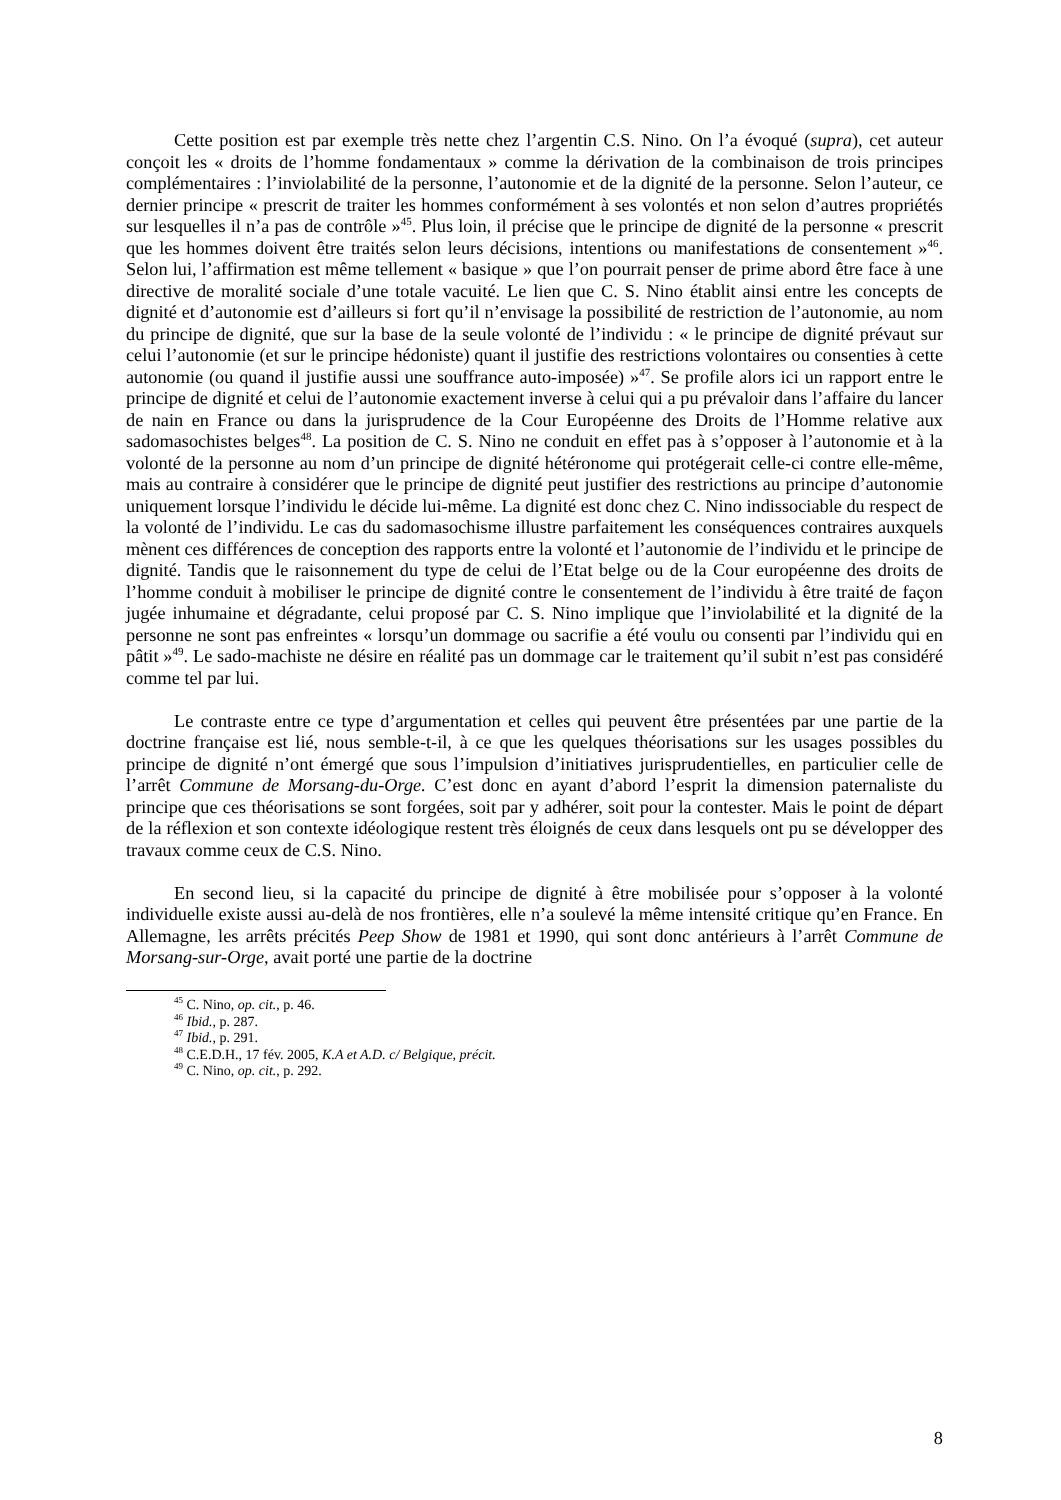Cette position est par exemple très nette chez l’argentin C.S. Nino. On l’a évoqué (supra), cet auteur conçoit les « droits de l’homme fondamentaux » comme la dérivation de la combinaison de trois principes complémentaires : l’inviolabilité de la personne, l’autonomie et de la dignité de la personne. Selon l’auteur, ce dernier principe « prescrit de traiter les hommes conformément à ses volontés et non selon d’autres propriétés sur lesquelles il n’a pas de contrôle »<sup>45</sup>. Plus loin, il précise que le principe de dignité de la personne « prescrit que les hommes doivent être traités selon leurs décisions, intentions ou manifestations de consentement »<sup>46</sup>. Selon lui, l’affirmation est même tellement « basique » que l’on pourrait penser de prime abord être face à une directive de moralité sociale d’une totale vacuité. Le lien que C. S. Nino établit ainsi entre les concepts de dignité et d’autonomie est d’ailleurs si fort qu’il n’envisage la possibilité de restriction de l’autonomie, au nom du principe de dignité, que sur la base de la seule volonté de l’individu : « le principe de dignité prévaut sur celui l’autonomie (et sur le principe hédoniste) quant il justifie des restrictions volontaires ou consenties à cette autonomie (ou quand il justifie aussi une souffrance auto-imposée) »<sup>47</sup>. Se profile alors ici un rapport entre le principe de dignité et celui de l’autonomie exactement inverse à celui qui a pu prévaloir dans l’affaire du lancer de nain en France ou dans la jurisprudence de la Cour Européenne des Droits de l’Homme relative aux sadomasochistes belges<sup>48</sup>. La position de C. S. Nino ne conduit en effet pas à s’opposer à l’autonomie et à la volonté de la personne au nom d’un principe de dignité hétéronome qui protégerait celle-ci contre elle-même, mais au contraire à considérer que le principe de dignité peut justifier des restrictions au principe d’autonomie uniquement lorsque l’individu le décide lui-même. La dignité est donc chez C. Nino indissociable du respect de la volonté de l’individu. Le cas du sadomasochisme illustre parfaitement les conséquences contraires auxquels mènent ces différences de conception des rapports entre la volonté et l’autonomie de l’individu et le principe de dignité. Tandis que le raisonnement du type de celui de l’Etat belge ou de la Cour européenne des droits de l’homme conduit à mobiliser le principe de dignité contre le consentement de l’individu à être traité de façon jugée inhumaine et dégradante, celui proposé par C. S. Nino implique que l’inviolabilité et la dignité de la personne ne sont pas enfreintes « lorsqu’un dommage ou sacrifie a été voulu ou consenti par l’individu qui en pâtit »<sup>49</sup>. Le sado-machiste ne désire en réalité pas un dommage car le traitement qu’il subit n’est pas considéré comme tel par lui.
Le contraste entre ce type d’argumentation et celles qui peuvent être présentées par une partie de la doctrine française est lié, nous semble-t-il, à ce que les quelques théorisations sur les usages possibles du principe de dignité n’ont émergé que sous l’impulsion d’initiatives jurisprudentielles, en particulier celle de l’arrêt Commune de Morsang-du-Orge. C’est donc en ayant d’abord l’esprit la dimension paternaliste du principe que ces théorisations se sont forgées, soit par y adhérer, soit pour la contester. Mais le point de départ de la réflexion et son contexte idéologique restent très éloignés de ceux dans lesquels ont pu se développer des travaux comme ceux de C.S. Nino.
En second lieu, si la capacité du principe de dignité à être mobilisée pour s’opposer à la volonté individuelle existe aussi au-delà de nos frontières, elle n’a soulevé la même intensité critique qu’en France. En Allemagne, les arrêts précités Peep Show de 1981 et 1990, qui sont donc antérieurs à l’arrêt Commune de Morsang-sur-Orge, avait porté une partie de la doctrine
<sup>45</sup> C. Nino, op. cit., p. 46.
<sup>46</sup> Ibid., p. 287.
<sup>47</sup> Ibid., p. 291.
<sup>48</sup> C.E.D.H., 17 fév. 2005, K.A et A.D. c/ Belgique, précit.
<sup>49</sup> C. Nino, op. cit., p. 292.
8